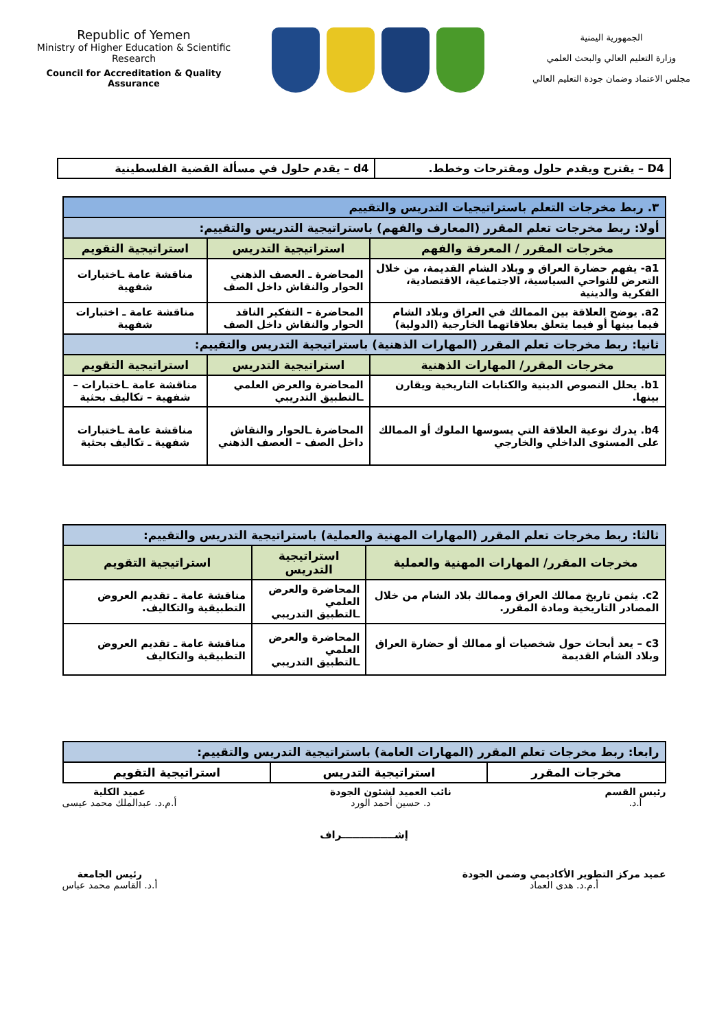Republic of Yemen
Ministry of Higher Education & Scientific Research
Council for Accreditation & Quality Assurance
الجمهورية اليمنية
وزارة التعليم العالي والبحث العلمي
مجلس الاعتماد وضمان جودة التعليم العالي
| D4 – يقترح ويقدم حلول ومقترحات وخطط. | d4 – يقدم حلول في مسألة القضية الفلسطينية |
| ٣. ربط مخرجات التعلم باستراتيجيات التدريس والتقييم | | |
| أولا: ربط مخرجات تعلم المقرر (المعارف والفهم) باستراتيجية التدريس والتقييم: | | |
| مخرجات المقرر / المعرفة والفهم | استراتيجية التدريس | استراتيجية التقويم |
| a1- يفهم حضارة العراق و وبلاد الشام القديمة، من خلال التعرض للنواحي السياسية، الاجتماعية، الاقتصادية، الفكرية والدينية | المحاضرة ـ العصف الذهني الحوار والنقاش داخل الصف | مناقشة عامة ـاختبارات شفهية |
| a2. يوضح العلاقة بين الممالك في العراق وبلاد الشام فيما بينها أو فيما يتعلق بعلاقاتهما الخارجية (الدولية) | المحاضرة – التفكير الناقد الحوار والنقاش داخل الصف | مناقشة عامة ـ اختبارات شفهية |
| ثانيا: ربط مخرجات تعلم المقرر (المهارات الذهنية) باستراتيجية التدريس والتقييم: | | |
| مخرجات المقرر/ المهارات الذهنية | استراتيجية التدريس | استراتيجية التقويم |
| b1. يحلل النصوص الدينية والكتابات التاريخية ويقارن بينها. | المحاضرة والعرض العلمي ـالتطبيق التدريبي | مناقشة عامة ـاختبارات – شفهية – تكاليف بحثية |
| b4. يدرك نوعية العلاقة التي يسوسها الملوك أو الممالك على المستوى الداخلي والخارجي | المحاضرة ـالحوار والنقاش داخل الصف – العصف الذهني | مناقشة عامة ـاختبارات شفهية ـ تكاليف بحثية |
| ثالثا: ربط مخرجات تعلم المقرر (المهارات المهنية والعملية) باستراتيجية التدريس والتقييم: | | |
| مخرجات المقرر/ المهارات المهنية والعملية | استراتيجية التدريس | استراتيجية التقويم |
| c2. يثمن تاريخ ممالك العراق وممالك بلاد الشام من خلال المصادر التاريخية ومادة المقرر. | المحاضرة والعرض العلمي ـالتطبيق التدريبي | مناقشة عامة ـ تقديم العروض التطبيقية والتكاليف. |
| c3 – يعد أبحاث حول شخصيات أو ممالك أو حضارة العراق وبلاد الشام القديمة | المحاضرة والعرض العلمي ـالتطبيق التدريبي | مناقشة عامة ـ تقديم العروض التطبيقية والتكاليف |
| رابعا: ربط مخرجات تعلم المقرر (المهارات العامة) باستراتيجية التدريس والتقييم: | | |
| مخرجات المقرر | استراتيجية التدريس | استراتيجية التقويم |
رئيس القسم
أ.د.
نائب العميد لشئون الجودة
د. حسين أحمد الورد
عميد الكلية
أ.م.د. عبدالملك محمد عيسى
إشـــــــــــــــراف
عميد مركز التطوير الأكاديمي وضمن الجودة
أ.م.د. هدى العماد
رئيس الجامعة
أ.د. القاسم محمد عباس